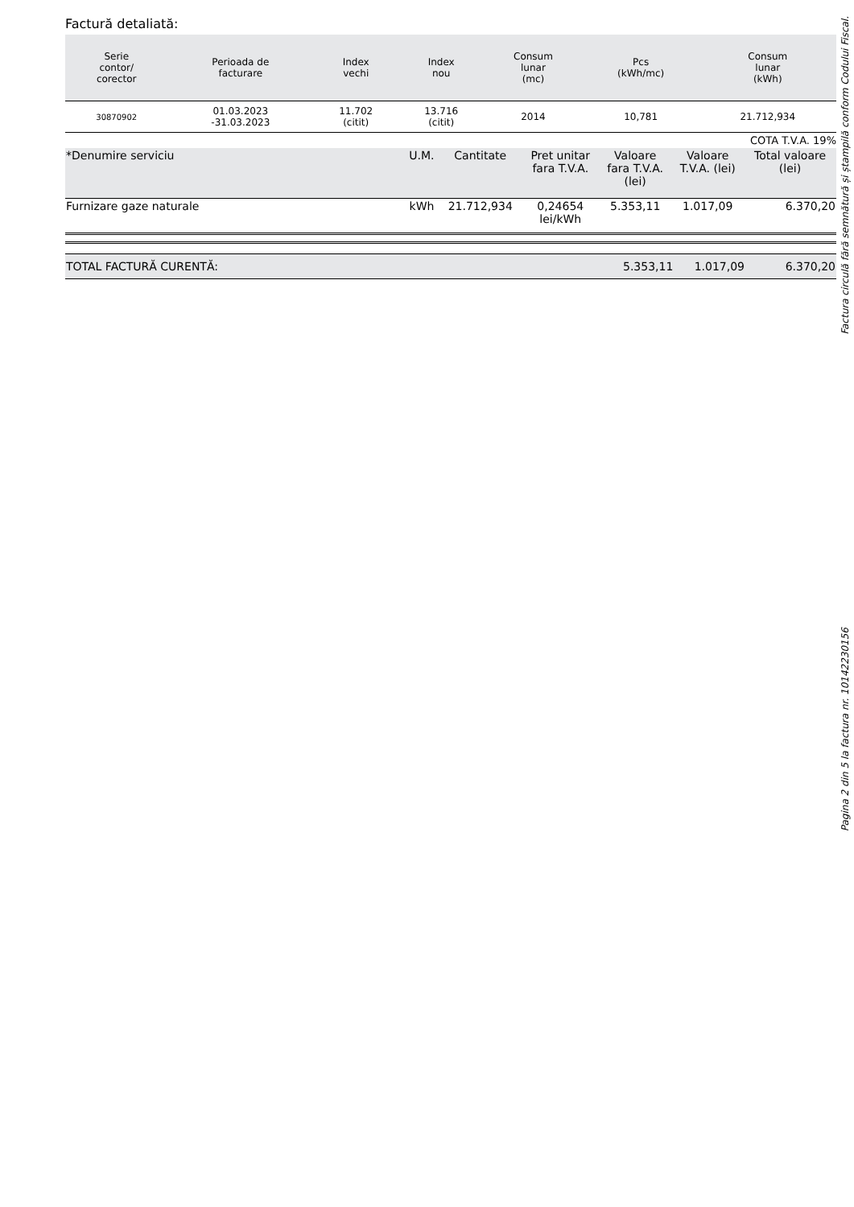Factură detaliată:
| Serie contor/ corector | Perioada de facturare | Index vechi | Index nou | Consum lunar (mc) | Pcs (kWh/mc) | Consum lunar (kWh) |
| --- | --- | --- | --- | --- | --- | --- |
| 30870902 | 01.03.2023 -31.03.2023 | 11.702 (citit) | 13.716 (citit) | 2014 | 10,781 | 21.712,934 |
COTA T.V.A. 19%
| *Denumire serviciu | U.M. | Cantitate | Pret unitar fara T.V.A. | Valoare fara T.V.A. (lei) | Valoare T.V.A. (lei) | Total valoare (lei) |
| --- | --- | --- | --- | --- | --- | --- |
| Furnizare gaze naturale | kWh | 21.712,934 | 0,24654 lei/kWh | 5.353,11 | 1.017,09 | 6.370,20 |
| TOTAL FACTURĂ CURENTĂ: | 5.353,11 | 1.017,09 | 6.370,20 |
Factura circulă fără semnătură și ștampilă conform Codului Fiscal.
Pagina 2 din 5 la factura nr. 10142230156